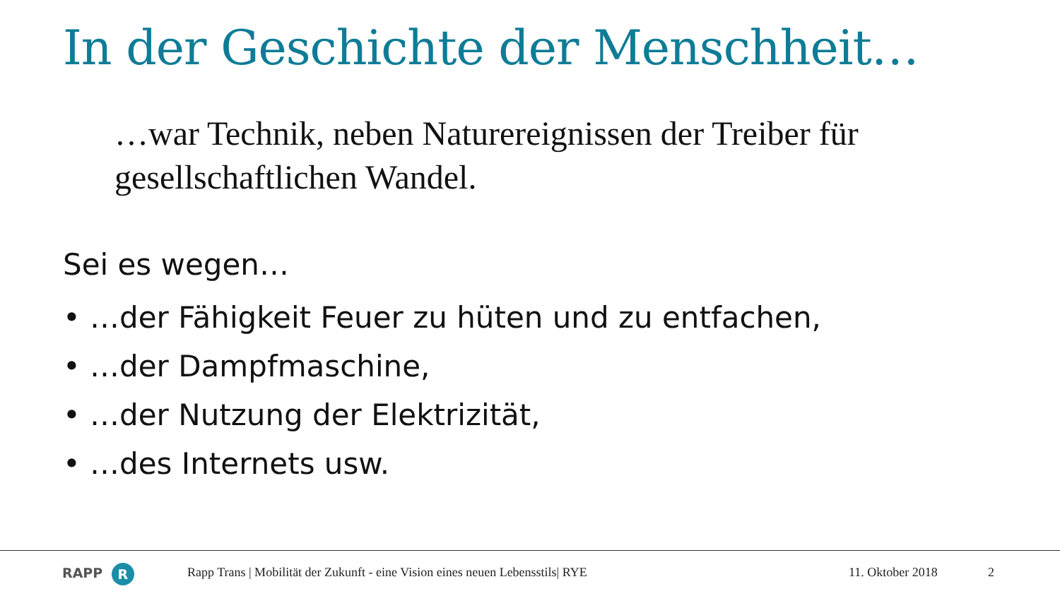In der Geschichte der Menschheit…
…war Technik, neben Naturereignissen der Treiber für gesellschaftlichen Wandel.
Sei es wegen…
• …der Fähigkeit Feuer zu hüten und zu entfachen,
• …der Dampfmaschine,
• …der Nutzung der Elektrizität,
• …des Internets usw.
RAPP R Rapp Trans | Mobilität der Zukunft - eine Vision eines neuen Lebensstils| RYE 11. Oktober 2018 2